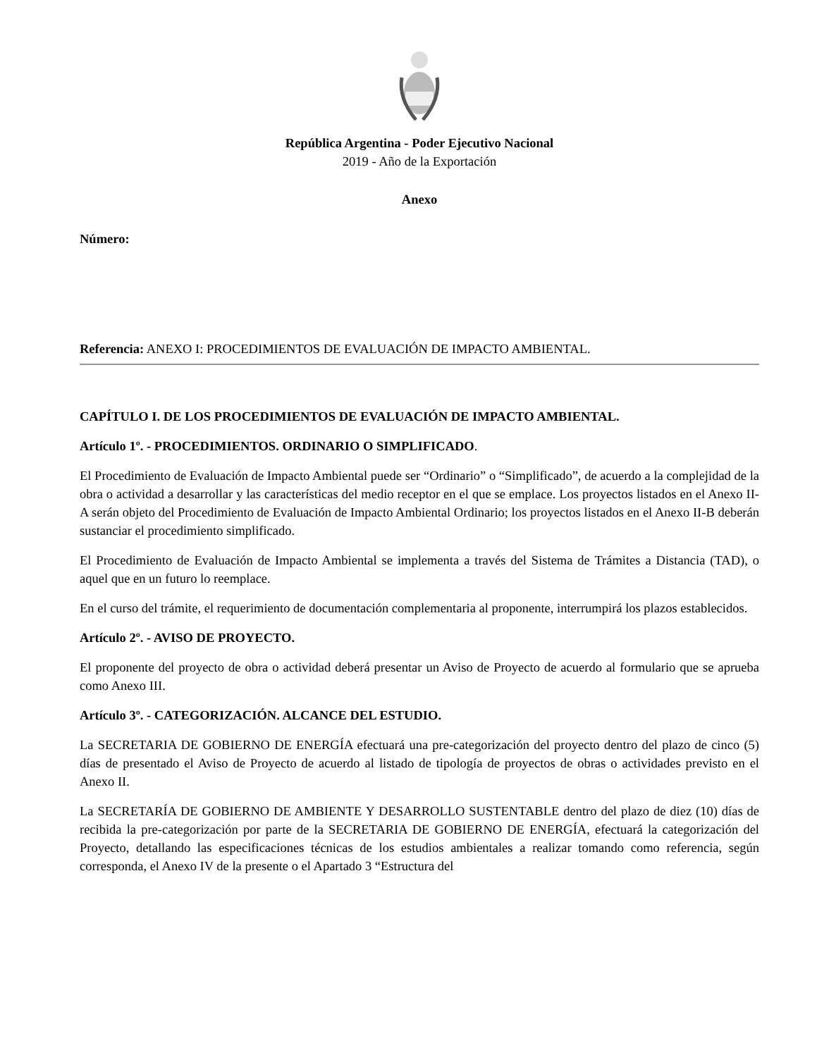República Argentina - Poder Ejecutivo Nacional
2019 - Año de la Exportación
Anexo
Número:
Referencia: ANEXO I: PROCEDIMIENTOS DE EVALUACIÓN DE IMPACTO AMBIENTAL.
CAPÍTULO I. DE LOS PROCEDIMIENTOS DE EVALUACIÓN DE IMPACTO AMBIENTAL.
Artículo 1º. - PROCEDIMIENTOS. ORDINARIO O SIMPLIFICADO.
El Procedimiento de Evaluación de Impacto Ambiental puede ser “Ordinario” o “Simplificado”, de acuerdo a la complejidad de la obra o actividad a desarrollar y las características del medio receptor en el que se emplace. Los proyectos listados en el Anexo II-A serán objeto del Procedimiento de Evaluación de Impacto Ambiental Ordinario; los proyectos listados en el Anexo II-B deberán sustanciar el procedimiento simplificado.
El Procedimiento de Evaluación de Impacto Ambiental se implementa a través del Sistema de Trámites a Distancia (TAD), o aquel que en un futuro lo reemplace.
En el curso del trámite, el requerimiento de documentación complementaria al proponente, interrumpirá los plazos establecidos.
Artículo 2º. - AVISO DE PROYECTO.
El proponente del proyecto de obra o actividad deberá presentar un Aviso de Proyecto de acuerdo al formulario que se aprueba como Anexo III.
Artículo 3º. - CATEGORIZACIÓN. ALCANCE DEL ESTUDIO.
La SECRETARIA DE GOBIERNO DE ENERGÍA efectuará una pre-categorización del proyecto dentro del plazo de cinco (5) días de presentado el Aviso de Proyecto de acuerdo al listado de tipología de proyectos de obras o actividades previsto en el Anexo II.
La SECRETARÍA DE GOBIERNO DE AMBIENTE Y DESARROLLO SUSTENTABLE dentro del plazo de diez (10) días de recibida la pre-categorización por parte de la SECRETARIA DE GOBIERNO DE ENERGÍA, efectuará la categorización del Proyecto, detallando las especificaciones técnicas de los estudios ambientales a realizar tomando como referencia, según corresponda, el Anexo IV de la presente o el Apartado 3 “Estructura del